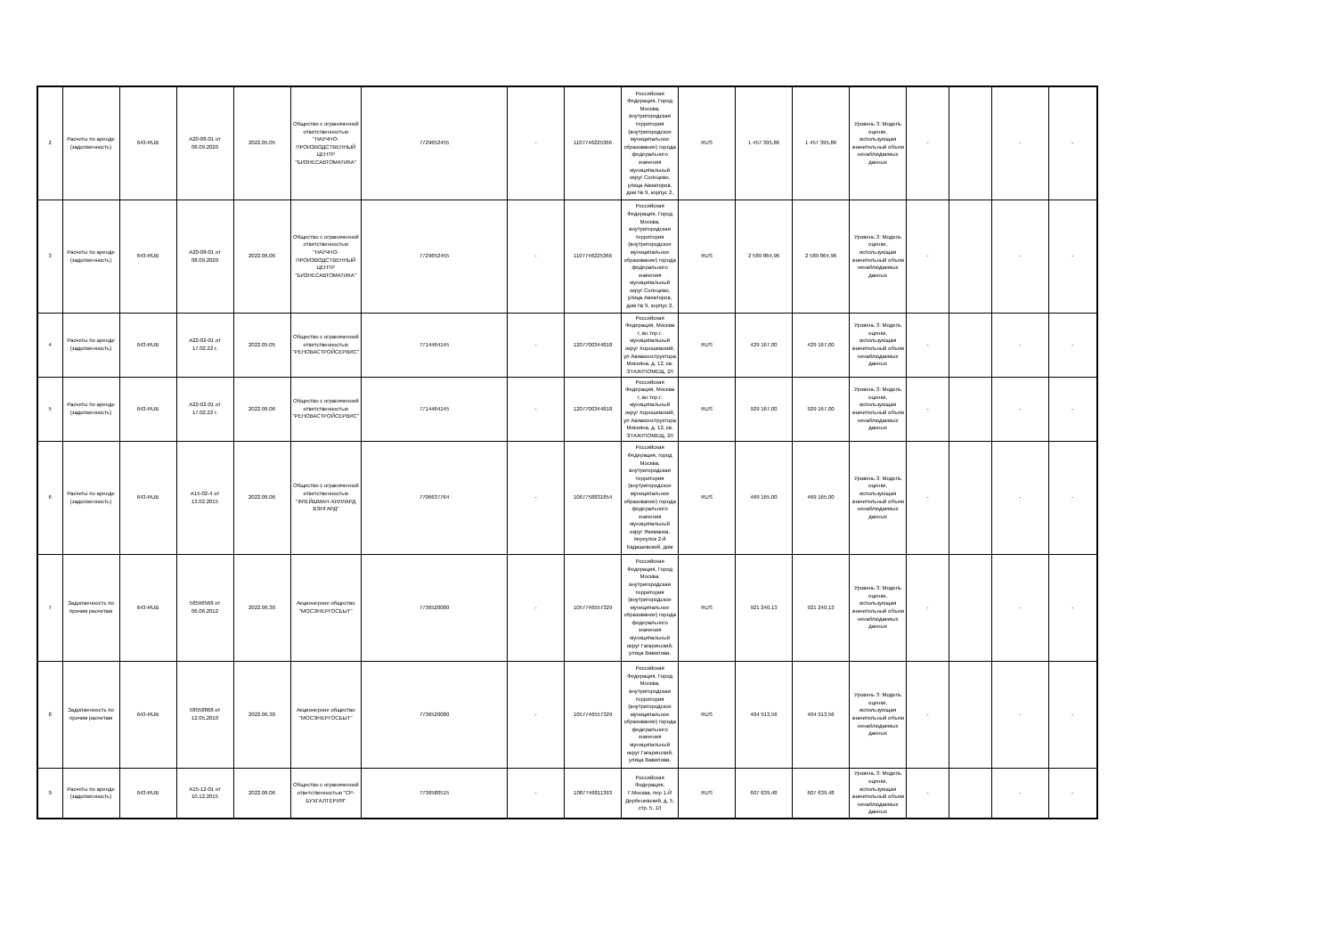| 2 | Расчеты по аренде (задолженность) | 643-RUB | A20-08-01 от 08.09.2020 | 2022.05.05 | Общество с ограниченной ответственностью "НАУЧНО-ПРОИЗВОДСТВЕННЫЙ ЦЕНТР "БИЗНЕСАВТОМАТИКА" | 7729652455 | - | 1107746225366 | Российская Федерация, Город Москва, внутригородская территория (внутригородское муниципальное образование) города федерального значения муниципальный округ Солнцево, улица Авиаторов, дом № 9, корпус 2, | RUS | 1 457 395,86 | 1 457 395,86 | Уровень 3: Модель оценки, использующая значительный объем ненаблюдаемых данных | - | | - | - |
| 3 | Расчеты по аренде (задолженность) | 643-RUB | A20-08-01 от 08.09.2020 | 2022.06.06 | Общество с ограниченной ответственностью "НАУЧНО-ПРОИЗВОДСТВЕННЫЙ ЦЕНТР "БИЗНЕСАВТОМАТИКА" | 7729652455 | - | 1107746225366 | Российская Федерация, Город Москва, внутригородская территория (внутригородское муниципальное образование) города федерального значения муниципальный округ Солнцево, улица Авиаторов, дом № 9, корпус 2, | RUS | 2 589 864,96 | 2 589 864,96 | Уровень 3: Модель оценки, использующая значительный объем ненаблюдаемых данных | - | | - | - |
| 4 | Расчеты по аренде (задолженность) | 643-RUB | A22-02-01 от 17.02.22 г. | 2022.05.05 | Общество с ограниченной ответственностью "РЕНОВАСТРОЙСЕРВИС" | 7714464145 | - | 1207700344818 | Российская Федерация, Москва г, вн.тер.г. муниципальный округ Хорошевский, ул Авиаконструктора Микояна, д. 12, кв. ЭТАЖ/ПОМЕЩ. 2/I | RUS | 429 167,00 | 429 167,00 | Уровень 3: Модель оценки, использующая значительный объем ненаблюдаемых данных | - | | - | - |
| 5 | Расчеты по аренде (задолженность) | 643-RUB | A22-02-01 от 17.02.22 г. | 2022.06.06 | Общество с ограниченной ответственностью "РЕНОВАСТРОЙСЕРВИС" | 7714464145 | - | 1207700344818 | Российская Федерация, Москва г, вн.тер.г. муниципальный округ Хорошевский, ул Авиаконструктора Микояна, д. 12, кв. ЭТАЖ/ПОМЕЩ. 2/I | RUS | 929 167,00 | 929 167,00 | Уровень 3: Модель оценки, использующая значительный объем ненаблюдаемых данных | - | | - | - |
| 6 | Расчеты по аренде (задолженность) | 643-RUB | A15-02-4 от 13.02.2015 | 2022.06.06 | Общество с ограниченной ответственностью "ФЛЕЙШМАН-ХИЛЛАРД ВЭНГАРД" | 7706637764 | - | 1067758831854 | Российская Федерация, город Москва, внутригородская территория (внутригородское муниципальное образование) города федерального значения муниципальный округ Якиманка, переулок 2-й Кадашевский, дом | RUS | 469 165,00 | 469 165,00 | Уровень 3: Модель оценки, использующая значительный объем ненаблюдаемых данных | - | | - | - |
| 7 | Задолженность по прочим расчетам | 643-RUB | 58596568 от 06.06.2012 | 2022.06.30 | Акционерное общество "МОСЭНЕРГОСБЫТ" | 7736520080 | - | 1057746557329 | Российская Федерация, Город Москва, внутригородская территория (внутригородское муниципальное образование) города федерального значения муниципальный округ Гагаринский, улица Вавилова, | RUS | 921 240,13 | 921 240,13 | Уровень 3: Модель оценки, использующая значительный объем ненаблюдаемых данных | - | | - | - |
| 8 | Задолженность по прочим расчетам | 643-RUB | 58558868 от 12.05.2010 | 2022.06.30 | Акционерное общество "МОСЭНЕРГОСБЫТ" | 7736520080 | - | 1057746557329 | Российская Федерация, Город Москва, внутригородская территория (внутригородское муниципальное образование) города федерального значения муниципальный округ Гагаринский, улица Вавилова, | RUS | 404 913,56 | 404 913,56 | Уровень 3: Модель оценки, использующая значительный объем ненаблюдаемых данных | - | | - | - |
| 9 | Расчеты по аренде (задолженность) | 643-RUB | A15-12-01 от 10.12.2015 | 2022.06.06 | Общество с ограниченной ответственностью "СР-БУХГАЛТЕРИЯ" | 7736580515 | - | 1087746811393 | Российская Федерация, Г.Москва, пер 1-Й Дербеневский, д. 5, стр. 5, 1/I | RUS | 607 639,48 | 607 639,48 | Уровень 3: Модель оценки, использующая значительный объем ненаблюдаемых данных | - | | - | - |